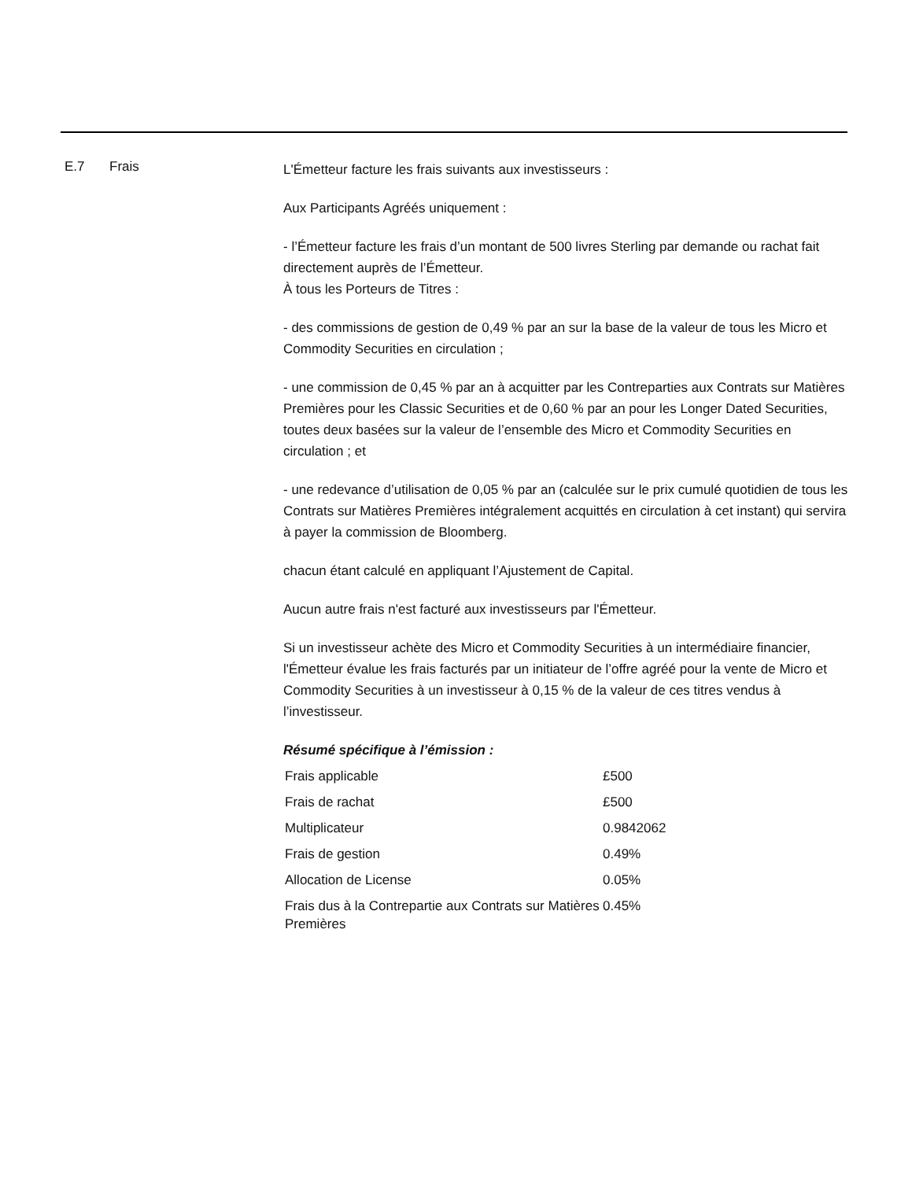E.7 Frais
L'Émetteur facture les frais suivants aux investisseurs :
Aux Participants Agréés uniquement :
- l’Émetteur facture les frais d’un montant de 500 livres Sterling par demande ou rachat fait directement auprès de l’Émetteur.
À tous les Porteurs de Titres :
- des commissions de gestion de 0,49 % par an sur la base de la valeur de tous les Micro et Commodity Securities en circulation ;
- une commission de 0,45 % par an à acquitter par les Contreparties aux Contrats sur Matières Premières pour les Classic Securities et de 0,60 % par an pour les Longer Dated Securities, toutes deux basées sur la valeur de l’ensemble des Micro et Commodity Securities en circulation ; et
- une redevance d’utilisation de 0,05 % par an (calculée sur le prix cumulé quotidien de tous les Contrats sur Matières Premières intégralement acquittés en circulation à cet instant) qui servira à payer la commission de Bloomberg.
chacun étant calculé en appliquant l’Ajustement de Capital.
Aucun autre frais n'est facturé aux investisseurs par l'Émetteur.
Si un investisseur achète des Micro et Commodity Securities à un intermédiaire financier, l'Émetteur évalue les frais facturés par un initiateur de l’offre agréé pour la vente de Micro et Commodity Securities à un investisseur à 0,15 % de la valeur de ces titres vendus à l’investisseur.
Résumé spécifique à l’émission :
| Frais applicable | £500 |
| Frais de rachat | £500 |
| Multiplicateur | 0.9842062 |
| Frais de gestion | 0.49% |
| Allocation de License | 0.05% |
| Frais dus à la Contrepartie aux Contrats sur Matières Premières | 0.45% |